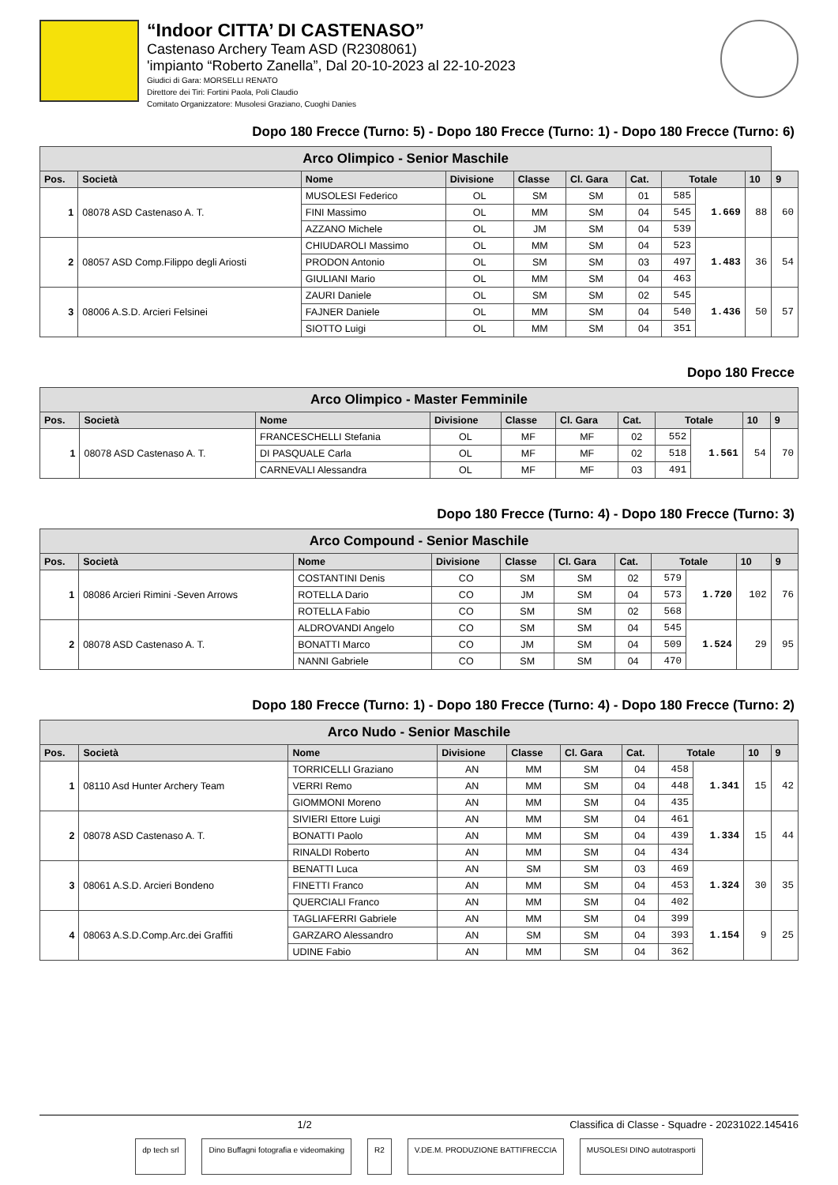“Indoor CITTA’ DI CASTENASO”
Castenaso Archery Team ASD (R2308061)
'impianto “Roberto Zanella”, Dal 20-10-2023 al 22-10-2023
Giudici di Gara: MORSELLI RENATO
Direttore dei Tiri: Fortini Paola, Poli Claudio
Comitato Organizzatore: Musolesi Graziano, Cuoghi Danies
Dopo 180 Frecce (Turno: 5) - Dopo 180 Frecce (Turno: 1) - Dopo 180 Frecce (Turno: 6)
| Arco Olimpico - Senior Maschile | | | | | | | | | | |
| Pos. | Società | Nome | Divisione | Classe | Cl. Gara | Cat. | Totale | | 10 | 9 |
| 1 | 08078 ASD Castenaso A. T. | MUSOLESI Federico | OL | SM | SM | 01 | 585 | 1.669 | 88 | 60 |
| | | FINI Massimo | OL | MM | SM | 04 | 545 | | | |
| | | AZZANO Michele | OL | JM | SM | 04 | 539 | | | |
| 2 | 08057 ASD Comp.Filippo degli Ariosti | CHIUDAROLI Massimo | OL | MM | SM | 04 | 523 | 1.483 | 36 | 54 |
| | | PRODON Antonio | OL | SM | SM | 03 | 497 | | | |
| | | GIULIANI Mario | OL | MM | SM | 04 | 463 | | | |
| 3 | 08006 A.S.D. Arcieri Felsinei | ZAURI Daniele | OL | SM | SM | 02 | 545 | 1.436 | 50 | 57 |
| | | FAJNER Daniele | OL | MM | SM | 04 | 540 | | | |
| | | SIOTTO Luigi | OL | MM | SM | 04 | 351 | | | |
Dopo 180 Frecce
| Arco Olimpico - Master Femminile | | | | | | | | | | |
| Pos. | Società | Nome | Divisione | Classe | Cl. Gara | Cat. | Totale | | 10 | 9 |
| 1 | 08078 ASD Castenaso A. T. | FRANCESCHELLI Stefania | OL | MF | MF | 02 | 552 | 1.561 | 54 | 70 |
| | | DI PASQUALE Carla | OL | MF | MF | 02 | 518 | | | |
| | | CARNEVALI Alessandra | OL | MF | MF | 03 | 491 | | | |
Dopo 180 Frecce (Turno: 4) - Dopo 180 Frecce (Turno: 3)
| Arco Compound - Senior Maschile | | | | | | | | | | |
| Pos. | Società | Nome | Divisione | Classe | Cl. Gara | Cat. | Totale | | 10 | 9 |
| 1 | 08086 Arcieri Rimini -Seven Arrows | COSTANTINI Denis | CO | SM | SM | 02 | 579 | 1.720 | 102 | 76 |
| | | ROTELLA Dario | CO | JM | SM | 04 | 573 | | | |
| | | ROTELLA Fabio | CO | SM | SM | 02 | 568 | | | |
| 2 | 08078 ASD Castenaso A. T. | ALDROVANDI Angelo | CO | SM | SM | 04 | 545 | 1.524 | 29 | 95 |
| | | BONATTI Marco | CO | JM | SM | 04 | 509 | | | |
| | | NANNI Gabriele | CO | SM | SM | 04 | 470 | | | |
Dopo 180 Frecce (Turno: 1) - Dopo 180 Frecce (Turno: 4) - Dopo 180 Frecce (Turno: 2)
| Arco Nudo - Senior Maschile | | | | | | | | | | |
| Pos. | Società | Nome | Divisione | Classe | Cl. Gara | Cat. | Totale | | 10 | 9 |
| 1 | 08110 Asd Hunter Archery Team | TORRICELLI Graziano | AN | MM | SM | 04 | 458 | 1.341 | 15 | 42 |
| | | VERRI Remo | AN | MM | SM | 04 | 448 | | | |
| | | GIOMMONI Moreno | AN | MM | SM | 04 | 435 | | | |
| 2 | 08078 ASD Castenaso A. T. | SIVIERI Ettore Luigi | AN | MM | SM | 04 | 461 | 1.334 | 15 | 44 |
| | | BONATTI Paolo | AN | MM | SM | 04 | 439 | | | |
| | | RINALDI Roberto | AN | MM | SM | 04 | 434 | | | |
| 3 | 08061 A.S.D. Arcieri Bondeno | BENATTI Luca | AN | SM | SM | 03 | 469 | 1.324 | 30 | 35 |
| | | FINETTI Franco | AN | MM | SM | 04 | 453 | | | |
| | | QUERCIALI Franco | AN | MM | SM | 04 | 402 | | | |
| 4 | 08063 A.S.D.Comp.Arc.dei Graffiti | TAGLIAFERRI Gabriele | AN | MM | SM | 04 | 399 | 1.154 | 9 | 25 |
| | | GARZARO Alessandro | AN | SM | SM | 04 | 393 | | | |
| | | UDINE Fabio | AN | MM | SM | 04 | 362 | | | |
1/2 Classifica di Classe - Squadre - 20231022.145416
dp tech srl Dino Buffagni fotografia e videomaking
R2 V.DE.M. PRODUZIONE BATTIFRECCIA
MUSOLESI DINO autotrasporti